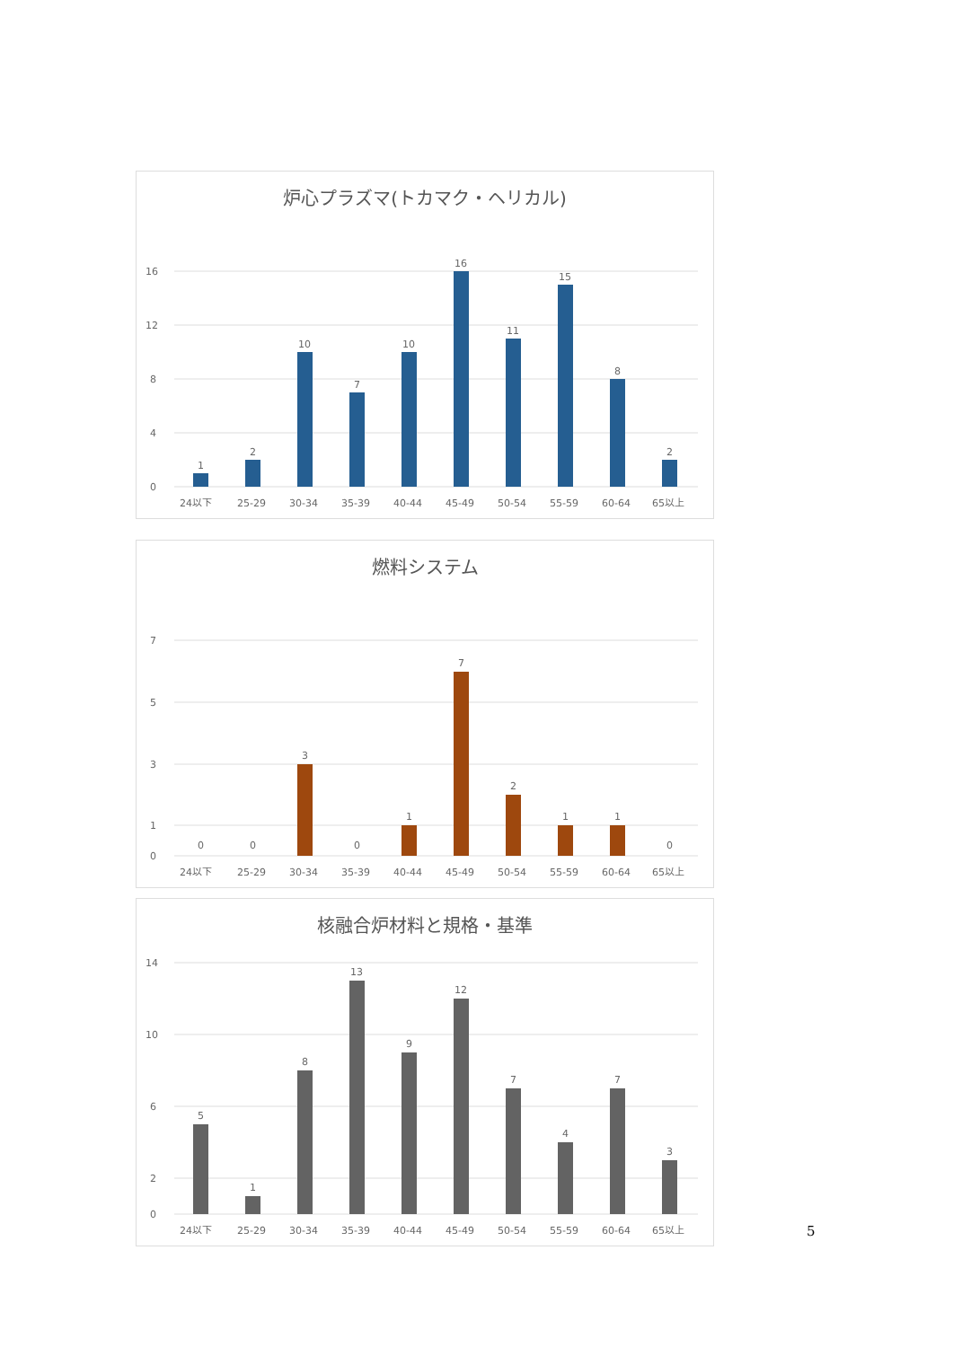炉心プラズマ(トカマク・ヘリカル)
1
2
10
7
10
16
11
15
8
2
0
4
8
12
16
24以下
25-29
30-34
35-39
40-44
45-49
50-54
55-59
60-64
65以上
燃料システム
0
0
3
0
1
7
2
1
1
0
0
1
3
5
7
24以下
25-29
30-34
35-39
40-44
45-49
50-54
55-59
60-64
65以上
核融合炉材料と規格・基準
5
1
8
13
9
12
7
4
7
3
0
2
6
10
14
24以下
25-29
30-34
35-39
40-44
45-49
50-54
55-59
60-64
65以上
5